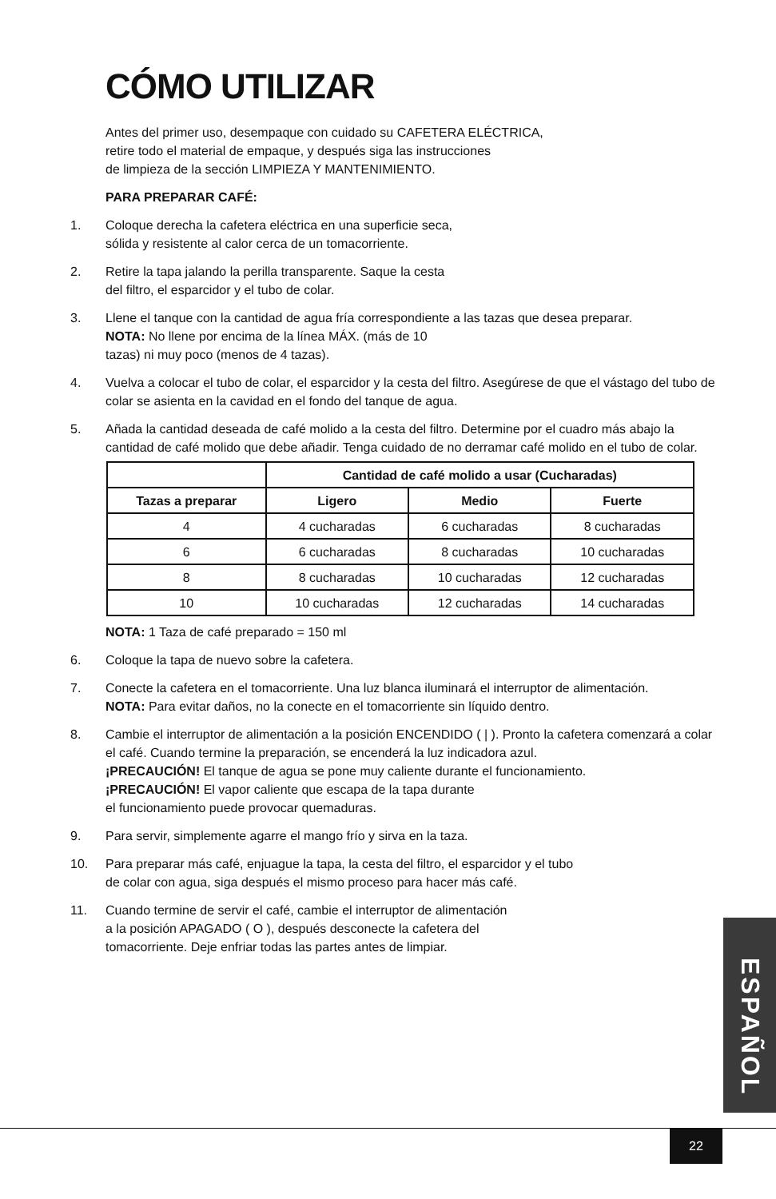CÓMO UTILIZAR
Antes del primer uso, desempaque con cuidado su CAFETERA ELÉCTRICA,
retire todo el material de empaque, y después siga las instrucciones
de limpieza de la sección LIMPIEZA Y MANTENIMIENTO.
PARA PREPARAR CAFÉ:
1. Coloque derecha la cafetera eléctrica en una superficie seca,
sólida y resistente al calor cerca de un tomacorriente.
2. Retire la tapa jalando la perilla transparente. Saque la cesta
del filtro, el esparcidor y el tubo de colar.
3. Llene el tanque con la cantidad de agua fría correspondiente a las tazas que desea preparar.
NOTA: No llene por encima de la línea MÁX. (más de 10
tazas) ni muy poco (menos de 4 tazas).
4. Vuelva a colocar el tubo de colar, el esparcidor y la cesta del filtro. Asegúrese de que el vástago del tubo de colar se asienta en la cavidad en el fondo del tanque de agua.
5. Añada la cantidad deseada de café molido a la cesta del filtro. Determine por el cuadro más abajo la cantidad de café molido que debe añadir. Tenga cuidado de no derramar café molido en el tubo de colar.
| | Cantidad de café molido a usar (Cucharadas) | | |
| --- | --- | --- | --- |
| Tazas a preparar | Ligero | Medio | Fuerte |
| 4 | 4 cucharadas | 6 cucharadas | 8 cucharadas |
| 6 | 6 cucharadas | 8 cucharadas | 10 cucharadas |
| 8 | 8 cucharadas | 10 cucharadas | 12 cucharadas |
| 10 | 10 cucharadas | 12 cucharadas | 14 cucharadas |
NOTA: 1 Taza de café preparado = 150 ml
6. Coloque la tapa de nuevo sobre la cafetera.
7. Conecte la cafetera en el tomacorriente. Una luz blanca iluminará el interruptor de alimentación.
NOTA: Para evitar daños, no la conecte en el tomacorriente sin líquido dentro.
8. Cambie el interruptor de alimentación a la posición ENCENDIDO ( | ). Pronto la cafetera comenzará a colar el café. Cuando termine la preparación, se encenderá la luz indicadora azul.
¡PRECAUCIÓN! El tanque de agua se pone muy caliente durante el funcionamiento.
¡PRECAUCIÓN! El vapor caliente que escapa de la tapa durante
el funcionamiento puede provocar quemaduras.
9. Para servir, simplemente agarre el mango frío y sirva en la taza.
10. Para preparar más café, enjuague la tapa, la cesta del filtro, el esparcidor y el tubo
de colar con agua, siga después el mismo proceso para hacer más café.
11. Cuando termine de servir el café, cambie el interruptor de alimentación
a la posición APAGADO ( O ), después desconecte la cafetera del
tomacorriente. Deje enfriar todas las partes antes de limpiar.
ESPAÑOL
22